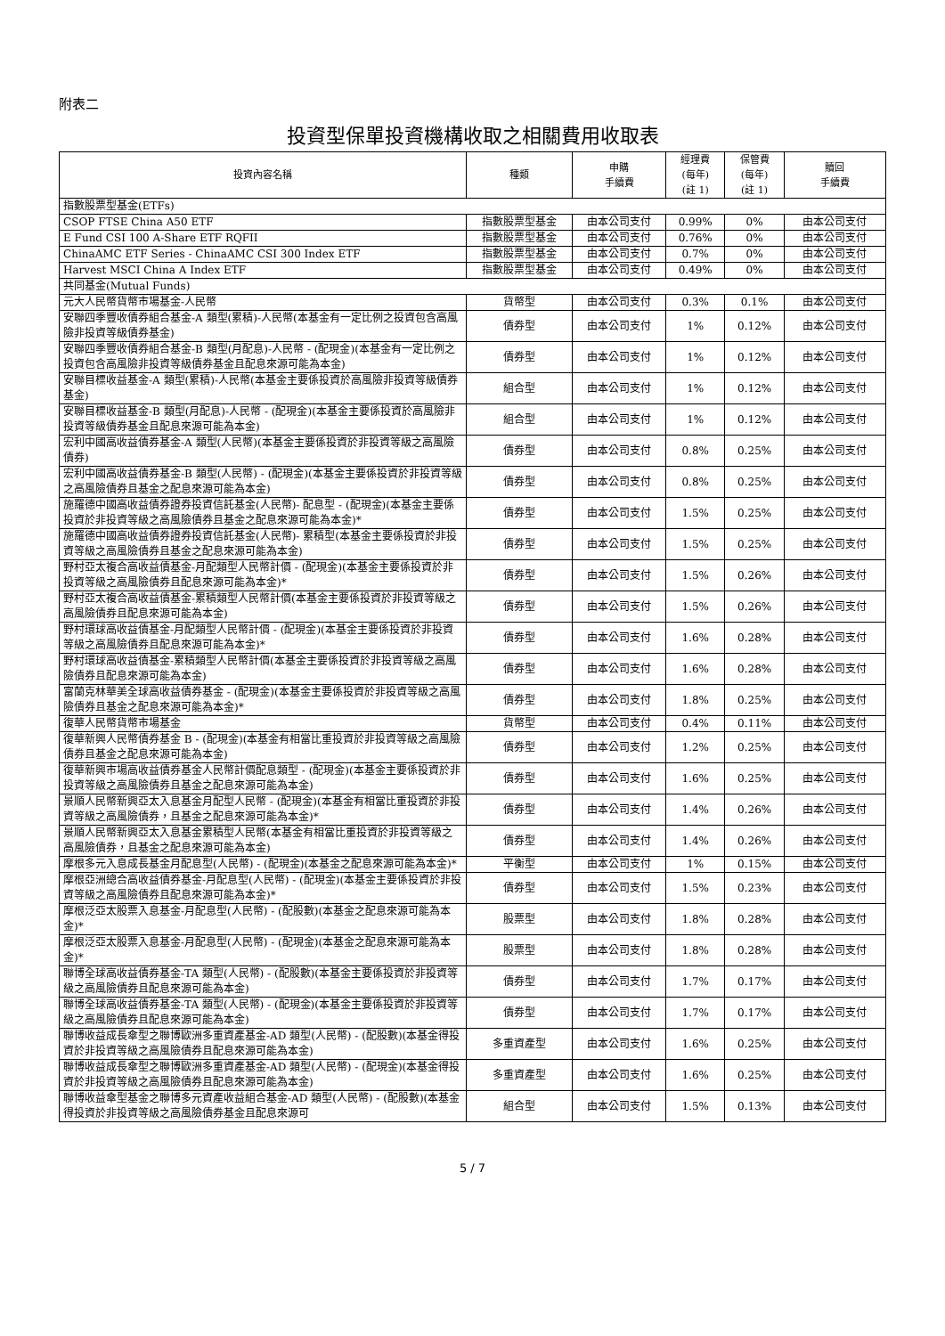附表二
投資型保單投資機構收取之相關費用收取表
| 投資內容名稱 | 種類 | 申購 手續費 | 經理費 (每年) (註 1) | 保管費 (每年) (註 1) | 贖回 手續費 |
| --- | --- | --- | --- | --- | --- |
| 指數股票型基金(ETFs) | | | | | |
| CSOP FTSE China A50 ETF | 指數股票型基金 | 由本公司支付 | 0.99% | 0% | 由本公司支付 |
| E Fund CSI 100 A-Share ETF RQFII | 指數股票型基金 | 由本公司支付 | 0.76% | 0% | 由本公司支付 |
| ChinaAMC ETF Series - ChinaAMC CSI 300 Index ETF | 指數股票型基金 | 由本公司支付 | 0.7% | 0% | 由本公司支付 |
| Harvest MSCI China A Index ETF | 指數股票型基金 | 由本公司支付 | 0.49% | 0% | 由本公司支付 |
| 共同基金(Mutual Funds) | | | | | |
| 元大人民幣貨幣市場基金-人民幣 | 貨幣型 | 由本公司支付 | 0.3% | 0.1% | 由本公司支付 |
| 安聯四季豐收債券組合基金-A 類型(累積)-人民幣(本基金有一定比例之投資包含高風險非投資等級債券基金) | 債券型 | 由本公司支付 | 1% | 0.12% | 由本公司支付 |
| 安聯四季豐收債券組合基金-B 類型(月配息)-人民幣 - (配現金)(本基金有一定比例之投資包含高風險非投資等級債券基金且配息來源可能為本金) | 債券型 | 由本公司支付 | 1% | 0.12% | 由本公司支付 |
| 安聯目標收益基金-A 類型(累積)-人民幣(本基金主要係投資於高風險非投資等級債券基金) | 組合型 | 由本公司支付 | 1% | 0.12% | 由本公司支付 |
| 安聯目標收益基金-B 類型(月配息)-人民幣 - (配現金)(本基金主要係投資於高風險非投資等級債券基金且配息來源可能為本金) | 組合型 | 由本公司支付 | 1% | 0.12% | 由本公司支付 |
| 宏利中國高收益債券基金-A 類型(人民幣)(本基金主要係投資於非投資等級之高風險債券) | 債券型 | 由本公司支付 | 0.8% | 0.25% | 由本公司支付 |
| 宏利中國高收益債券基金-B 類型(人民幣) - (配現金)(本基金主要係投資於非投資等級之高風險債券且基金之配息來源可能為本金) | 債券型 | 由本公司支付 | 0.8% | 0.25% | 由本公司支付 |
| 施羅德中國高收益債券證券投資信託基金(人民幣)- 配息型 - (配現金)(本基金主要係投資於非投資等級之高風險債券且基金之配息來源可能為本金)* | 債券型 | 由本公司支付 | 1.5% | 0.25% | 由本公司支付 |
| 施羅德中國高收益債券證券投資信託基金(人民幣)- 累積型(本基金主要係投資於非投資等級之高風險債券且基金之配息來源可能為本金) | 債券型 | 由本公司支付 | 1.5% | 0.25% | 由本公司支付 |
| 野村亞太複合高收益債基金-月配類型人民幣計價 - (配現金)(本基金主要係投資於非投資等級之高風險債券且配息來源可能為本金)* | 債券型 | 由本公司支付 | 1.5% | 0.26% | 由本公司支付 |
| 野村亞太複合高收益債基金-累積類型人民幣計價(本基金主要係投資於非投資等級之高風險債券且配息來源可能為本金) | 債券型 | 由本公司支付 | 1.5% | 0.26% | 由本公司支付 |
| 野村環球高收益債基金-月配類型人民幣計價 - (配現金)(本基金主要係投資於非投資等級之高風險債券且配息來源可能為本金)* | 債券型 | 由本公司支付 | 1.6% | 0.28% | 由本公司支付 |
| 野村環球高收益債基金-累積類型人民幣計價(本基金主要係投資於非投資等級之高風險債券且配息來源可能為本金) | 債券型 | 由本公司支付 | 1.6% | 0.28% | 由本公司支付 |
| 富蘭克林華美全球高收益債券基金 - (配現金)(本基金主要係投資於非投資等級之高風險債券且基金之配息來源可能為本金)* | 債券型 | 由本公司支付 | 1.8% | 0.25% | 由本公司支付 |
| 復華人民幣貨幣市場基金 | 貨幣型 | 由本公司支付 | 0.4% | 0.11% | 由本公司支付 |
| 復華新興人民幣債券基金 B - (配現金)(本基金有相當比重投資於非投資等級之高風險債券且基金之配息來源可能為本金) | 債券型 | 由本公司支付 | 1.2% | 0.25% | 由本公司支付 |
| 復華新興市場高收益債券基金人民幣計價配息類型 - (配現金)(本基金主要係投資於非投資等級之高風險債券且基金之配息來源可能為本金) | 債券型 | 由本公司支付 | 1.6% | 0.25% | 由本公司支付 |
| 景順人民幣新興亞太入息基金月配型人民幣 - (配現金)(本基金有相當比重投資於非投資等級之高風險債券，且基金之配息來源可能為本金)* | 債券型 | 由本公司支付 | 1.4% | 0.26% | 由本公司支付 |
| 景順人民幣新興亞太入息基金累積型人民幣(本基金有相當比重投資於非投資等級之高風險債券，且基金之配息來源可能為本金) | 債券型 | 由本公司支付 | 1.4% | 0.26% | 由本公司支付 |
| 摩根多元入息成長基金月配息型(人民幣) - (配現金)(本基金之配息來源可能為本金)* | 平衡型 | 由本公司支付 | 1% | 0.15% | 由本公司支付 |
| 摩根亞洲總合高收益債券基金-月配息型(人民幣) - (配現金)(本基金主要係投資於非投資等級之高風險債券且配息來源可能為本金)* | 債券型 | 由本公司支付 | 1.5% | 0.23% | 由本公司支付 |
| 摩根泛亞太股票入息基金-月配息型(人民幣) - (配股數)(本基金之配息來源可能為本金)* | 股票型 | 由本公司支付 | 1.8% | 0.28% | 由本公司支付 |
| 摩根泛亞太股票入息基金-月配息型(人民幣) - (配現金)(本基金之配息來源可能為本金)* | 股票型 | 由本公司支付 | 1.8% | 0.28% | 由本公司支付 |
| 聯博全球高收益債券基金-TA 類型(人民幣) - (配股數)(本基金主要係投資於非投資等級之高風險債券且配息來源可能為本金) | 債券型 | 由本公司支付 | 1.7% | 0.17% | 由本公司支付 |
| 聯博全球高收益債券基金-TA 類型(人民幣) - (配現金)(本基金主要係投資於非投資等級之高風險債券且配息來源可能為本金) | 債券型 | 由本公司支付 | 1.7% | 0.17% | 由本公司支付 |
| 聯博收益成長傘型之聯博歐洲多重資產基金-AD 類型(人民幣) - (配股數)(本基金得投資於非投資等級之高風險債券且配息來源可能為本金) | 多重資產型 | 由本公司支付 | 1.6% | 0.25% | 由本公司支付 |
| 聯博收益成長傘型之聯博歐洲多重資產基金-AD 類型(人民幣) - (配現金)(本基金得投資於非投資等級之高風險債券且配息來源可能為本金) | 多重資產型 | 由本公司支付 | 1.6% | 0.25% | 由本公司支付 |
| 聯博收益傘型基金之聯博多元資產收益組合基金-AD 類型(人民幣) - (配股數)(本基金得投資於非投資等級之高風險債券基金且配息來源可 | 組合型 | 由本公司支付 | 1.5% | 0.13% | 由本公司支付 |
5 / 7